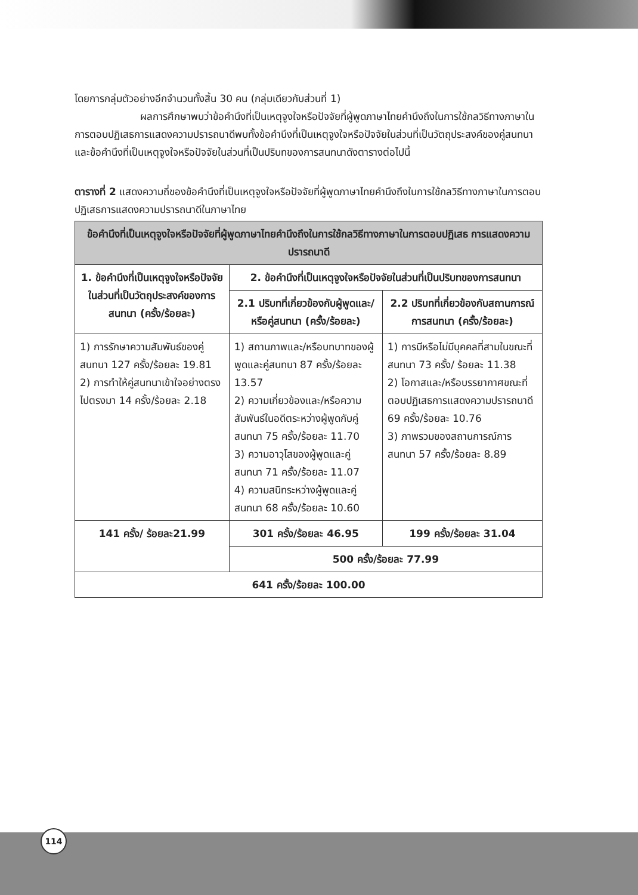โดยการกลุ่มตัวอย่างอีกจำนวนทั้งสิ้น 30 คน (กลุ่มเดียวกับส่วนที่ 1)
ผลการศึกษาพบว่าข้อคำนึงที่เป็นเหตุจูงใจหรือปัจจัยที่ผู้พูดภาษาไทยคำนึงถึงในการใช้กลวิธีทางภาษาในการตอบปฏิเสธการแสดงความปรารถนาดีพบทั้งข้อคำนึงที่เป็นเหตุจูงใจหรือปัจจัยในส่วนที่เป็นวัตถุประสงค์ของคู่สนทนาและข้อคำนึงที่เป็นเหตุจูงใจหรือปัจจัยในส่วนที่เป็นปริบทของการสนทนาดังตารางต่อไปนี้
ตารางที่ 2 แสดงความถี่ของข้อคำนึงที่เป็นเหตุจูงใจหรือปัจจัยที่ผู้พูดภาษาไทยคำนึงถึงในการใช้กลวิธีทางภาษาในการตอบปฏิเสธการแสดงความปรารถนาดีในภาษาไทย
| ข้อคำนึงที่เป็นเหตุจูงใจหรือปัจจัยที่ผู้พูดภาษาไทยคำนึงถึงในการใช้กลวิธีทางภาษาในการตอบปฏิเสธ การแสดงความปรารถนาดี | | |
| --- | --- | --- |
| 1. ข้อคำนึงที่เป็นเหตุจูงใจหรือปัจจัยในส่วนที่เป็นวัตถุประสงค์ของการสนทนา (ครั้ง/ร้อยละ) | 2. ข้อคำนึงที่เป็นเหตุจูงใจหรือปัจจัยในส่วนที่เป็นปริบทของการสนทนา | |
| | 2.1 ปริบทที่เกี่ยวข้องกับผู้พูดและ/หรือคู่สนทนา (ครั้ง/ร้อยละ) | 2.2 ปริบทที่เกี่ยวข้องกับสถานการณ์การสนทนา (ครั้ง/ร้อยละ) |
| 1) การรักษาความสัมพันธ์ของคู่สนทนา 127 ครั้ง/ร้อยละ 19.81 2) การทำให้คู่สนทนาเข้าใจอย่างตรงไปตรงมา 14 ครั้ง/ร้อยละ 2.18 | 1) สถานภาพและ/หรือบทบาทของผู้พูดและคู่สนทนา 87 ครั้ง/ร้อยละ 13.57 2) ความเกี่ยวข้องและ/หรือความสัมพันธ์ในอดีตระหว่างผู้พูดกับคู่สนทนา 75 ครั้ง/ร้อยละ 11.70 3) ความอาวุโสของผู้พูดและคู่สนทนา 71 ครั้ง/ร้อยละ 11.07 4) ความสนิทระหว่างผู้พูดและคู่สนทนา 68 ครั้ง/ร้อยละ 10.60 | 1) การมีหรือไม่มีบุคคลที่สามในขณะที่สนทนา 73 ครั้ง/ ร้อยละ 11.38 2) โอกาสและ/หรือบรรยากาศขณะที่ตอบปฏิเสธการแสดงความปรารถนาดี 69 ครั้ง/ร้อยละ 10.76 3) ภาพรวมของสถานการณ์การสนทนา 57 ครั้ง/ร้อยละ 8.89 |
| 141 ครั้ง/ ร้อยละ21.99 | 301 ครั้ง/ร้อยละ 46.95 | 199 ครั้ง/ร้อยละ 31.04 |
| | 500 ครั้ง/ร้อยละ 77.99 | |
| 641 ครั้ง/ร้อยละ 100.00 | | |
114